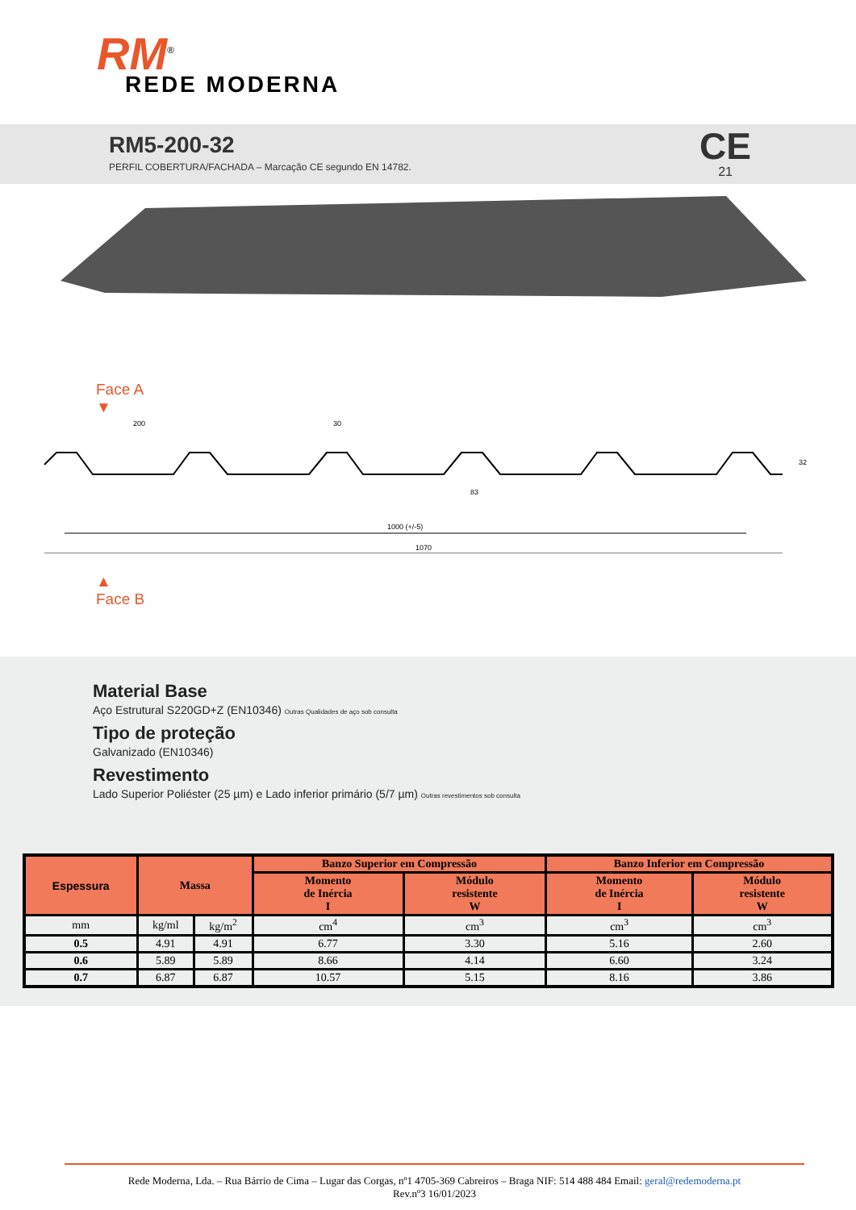RM<sup>®</sup>
REDE MODERNA
RM5-200-32
PERFIL COBERTURA/FACHADA – Marcação CE segundo EN 14782.
CE
21
Face A
▼
200
30
83
1000 (+/-5)
1070
32
▲
Face B
Material Base
Aço Estrutural S220GD+Z (EN10346) Outras Qualidades de aço sob consulta
Tipo de proteção
Galvanizado (EN10346)
Revestimento
Lado Superior Poliéster (25 µm) e Lado inferior primário (5/7 µm) Outras revestimentos sob consulta
| Espessura | Massa | | Banzo Superior em Compressão | | Banzo Inferior em Compressão | |
| --- | --- | --- | --- | --- | --- | --- |
| | | | Momento de Inércia I | Módulo resistente W | Momento de Inércia I | Módulo resistente W |
| mm | kg/ml | kg/m<sup>2</sup> | cm<sup>4</sup> | cm<sup>3</sup> | cm<sup>3</sup> | cm<sup>3</sup> |
| 0.5 | 4.91 | 4.91 | 6.77 | 3.30 | 5.16 | 2.60 |
| 0.6 | 5.89 | 5.89 | 8.66 | 4.14 | 6.60 | 3.24 |
| 0.7 | 6.87 | 6.87 | 10.57 | 5.15 | 8.16 | 3.86 |
Rede Moderna, Lda. – Rua Bárrio de Cima – Lugar das Corgas, nº1 4705-369 Cabreiros – Braga NIF: 514 488 484 Email: geral@redemoderna.pt
Rev.nº3 16/01/2023